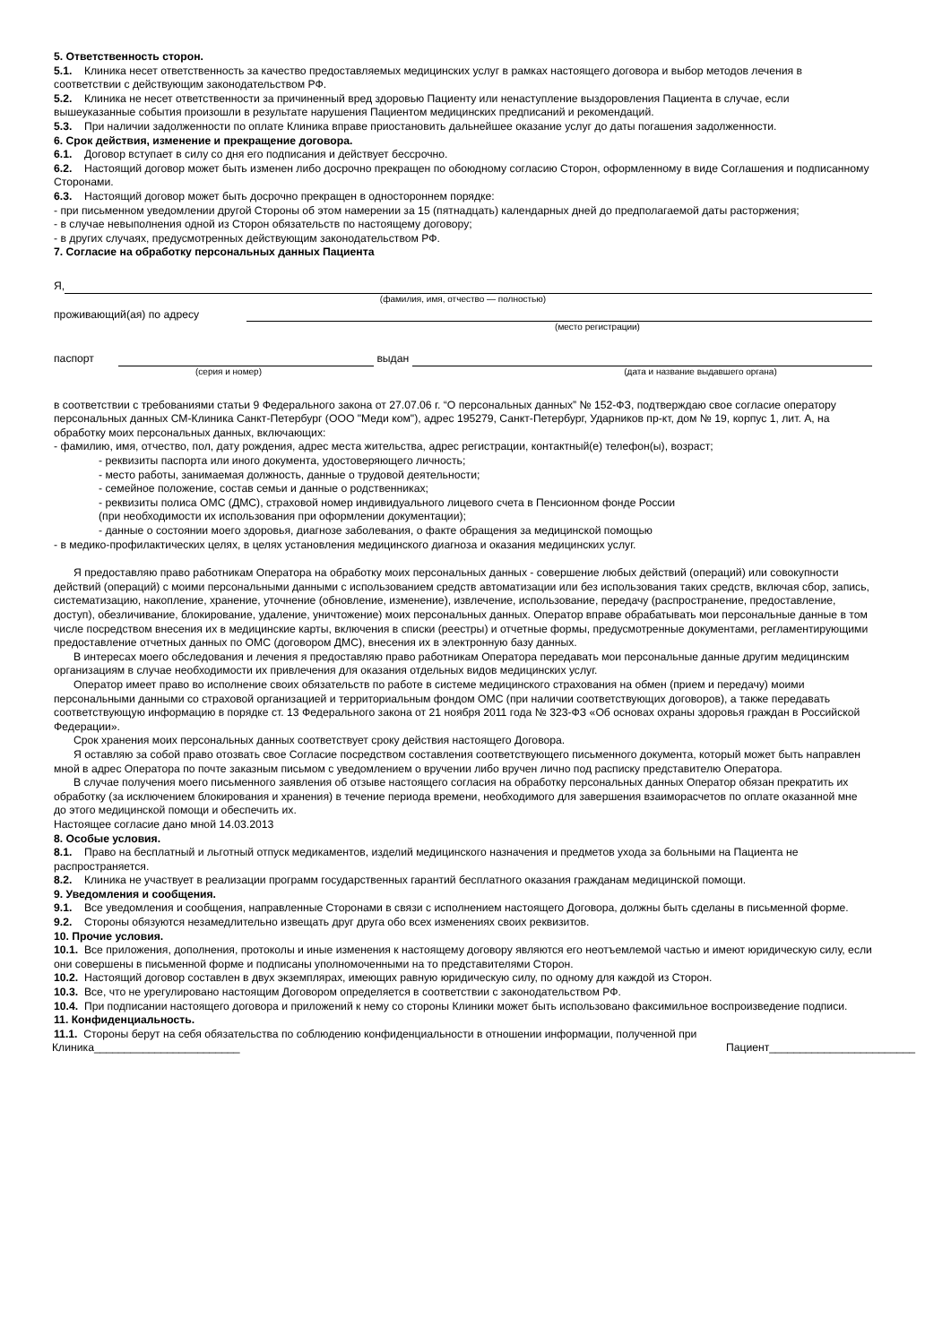5. Ответственность сторон.
5.1. Клиника несет ответственность за качество предоставляемых медицинских услуг в рамках настоящего договора и выбор методов лечения в соответствии с действующим законодательством РФ.
5.2. Клиника не несет ответственности за причиненный вред здоровью Пациенту или ненаступление выздоровления Пациента в случае, если вышеуказанные события произошли в результате нарушения Пациентом медицинских предписаний и рекомендаций.
5.3. При наличии задолженности по оплате Клиника вправе приостановить дальнейшее оказание услуг до даты погашения задолженности.
6. Срок действия, изменение и прекращение договора.
6.1. Договор вступает в силу со дня его подписания и действует бессрочно.
6.2. Настоящий договор может быть изменен либо досрочно прекращен по обоюдному согласию Сторон, оформленному в виде Соглашения и подписанному Сторонами.
6.3. Настоящий договор может быть досрочно прекращен в одностороннем порядке:
- при письменном уведомлении другой Стороны об этом намерении за 15 (пятнадцать) календарных дней до предполагаемой даты расторжения;
- в случае невыполнения одной из Сторон обязательств по настоящему договору;
- в других случаях, предусмотренных действующим законодательством РФ.
7. Согласие на обработку персональных данных Пациента
Я,
(фамилия, имя, отчество — полностью)
проживающий(ая) по адресу
(место регистрации)
паспорт
выдан
(серия и номер) (дата и название выдавшего органа)
в соответствии с требованиями статьи 9 Федерального закона от 27.07.06 г. “О персональных данных” № 152-ФЗ, подтверждаю свое согласие оператору персональных данных СМ-Клиника Санкт-Петербург (ООО "Меди ком"), адрес 195279, Санкт-Петербург, Ударников пр-кт, дом № 19, корпус 1, лит. А, на обработку моих персональных данных, включающих:
- фамилию, имя, отчество, пол, дату рождения, адрес места жительства, адрес регистрации, контактный(е) телефон(ы), возраст;
- реквизиты паспорта или иного документа, удостоверяющего личность;
- место работы, занимаемая должность, данные о трудовой деятельности;
- семейное положение, состав семьи и данные о родственниках;
- реквизиты полиса ОМС (ДМС), страховой номер индивидуального лицевого счета в Пенсионном фонде России
(при необходимости их использования при оформлении документации);
- данные о состоянии моего здоровья, диагнозе заболевания, о факте обращения за медицинской помощью
- в медико-профилактических целях, в целях установления медицинского диагноза и оказания медицинских услуг.
Я предоставляю право работникам Оператора на обработку моих персональных данных - совершение любых действий (операций) или совокупности действий (операций) с моими персональными данными с использованием средств автоматизации или без использования таких средств, включая сбор, запись, систематизацию, накопление, хранение, уточнение (обновление, изменение), извлечение, использование, передачу (распространение, предоставление, доступ), обезличивание, блокирование, удаление, уничтожение) моих персональных данных. Оператор вправе обрабатывать мои персональные данные в том числе посредством внесения их в медицинские карты, включения в списки (реестры) и отчетные формы, предусмотренные документами, регламентирующими предоставление отчетных данных по ОМС (договором ДМС), внесения их в электронную базу данных.
В интересах моего обследования и лечения я предоставляю право работникам Оператора передавать мои персональные данные другим медицинским организациям в случае необходимости их привлечения для оказания отдельных видов медицинских услуг.
Оператор имеет право во исполнение своих обязательств по работе в системе медицинского страхования на обмен (прием и передачу) моими персональными данными со страховой организацией и территориальным фондом ОМС (при наличии соответствующих договоров), а также передавать соответствующую информацию в порядке ст. 13 Федерального закона от 21 ноября 2011 года № 323-ФЗ «Об основах охраны здоровья граждан в Российской Федерации».
Срок хранения моих персональных данных соответствует сроку действия настоящего Договора.
Я оставляю за собой право отозвать свое Согласие посредством составления соответствующего письменного документа, который может быть направлен мной в адрес Оператора по почте заказным письмом с уведомлением о вручении либо вручен лично под расписку представителю Оператора.
В случае получения моего письменного заявления об отзыве настоящего согласия на обработку персональных данных Оператор обязан прекратить их обработку (за исключением блокирования и хранения) в течение периода времени, необходимого для завершения взаиморасчетов по оплате оказанной мне до этого медицинской помощи и обеспечить их.
Настоящее согласие дано мной 14.03.2013
8. Особые условия.
8.1. Право на бесплатный и льготный отпуск медикаментов, изделий медицинского назначения и предметов ухода за больными на Пациента не распространяется.
8.2. Клиника не участвует в реализации программ государственных гарантий бесплатного оказания гражданам медицинской помощи.
9. Уведомления и сообщения.
9.1. Все уведомления и сообщения, направленные Сторонами в связи с исполнением настоящего Договора, должны быть сделаны в письменной форме.
9.2. Стороны обязуются незамедлительно извещать друг друга обо всех изменениях своих реквизитов.
10. Прочие условия.
10.1. Все приложения, дополнения, протоколы и иные изменения к настоящему договору являются его неотъемлемой частью и имеют юридическую силу, если они совершены в письменной форме и подписаны уполномоченными на то представителями Сторон.
10.2. Настоящий договор составлен в двух экземплярах, имеющих равную юридическую силу, по одному для каждой из Сторон.
10.3. Все, что не урегулировано настоящим Договором определяется в соответствии с законодательством РФ.
10.4. При подписании настоящего договора и приложений к нему со стороны Клиники может быть использовано факсимильное воспроизведение подписи.
11. Конфиденциальность.
11.1. Стороны берут на себя обязательства по соблюдению конфиденциальности в отношении информации, полученной при
Клиника________________________ Пациент________________________